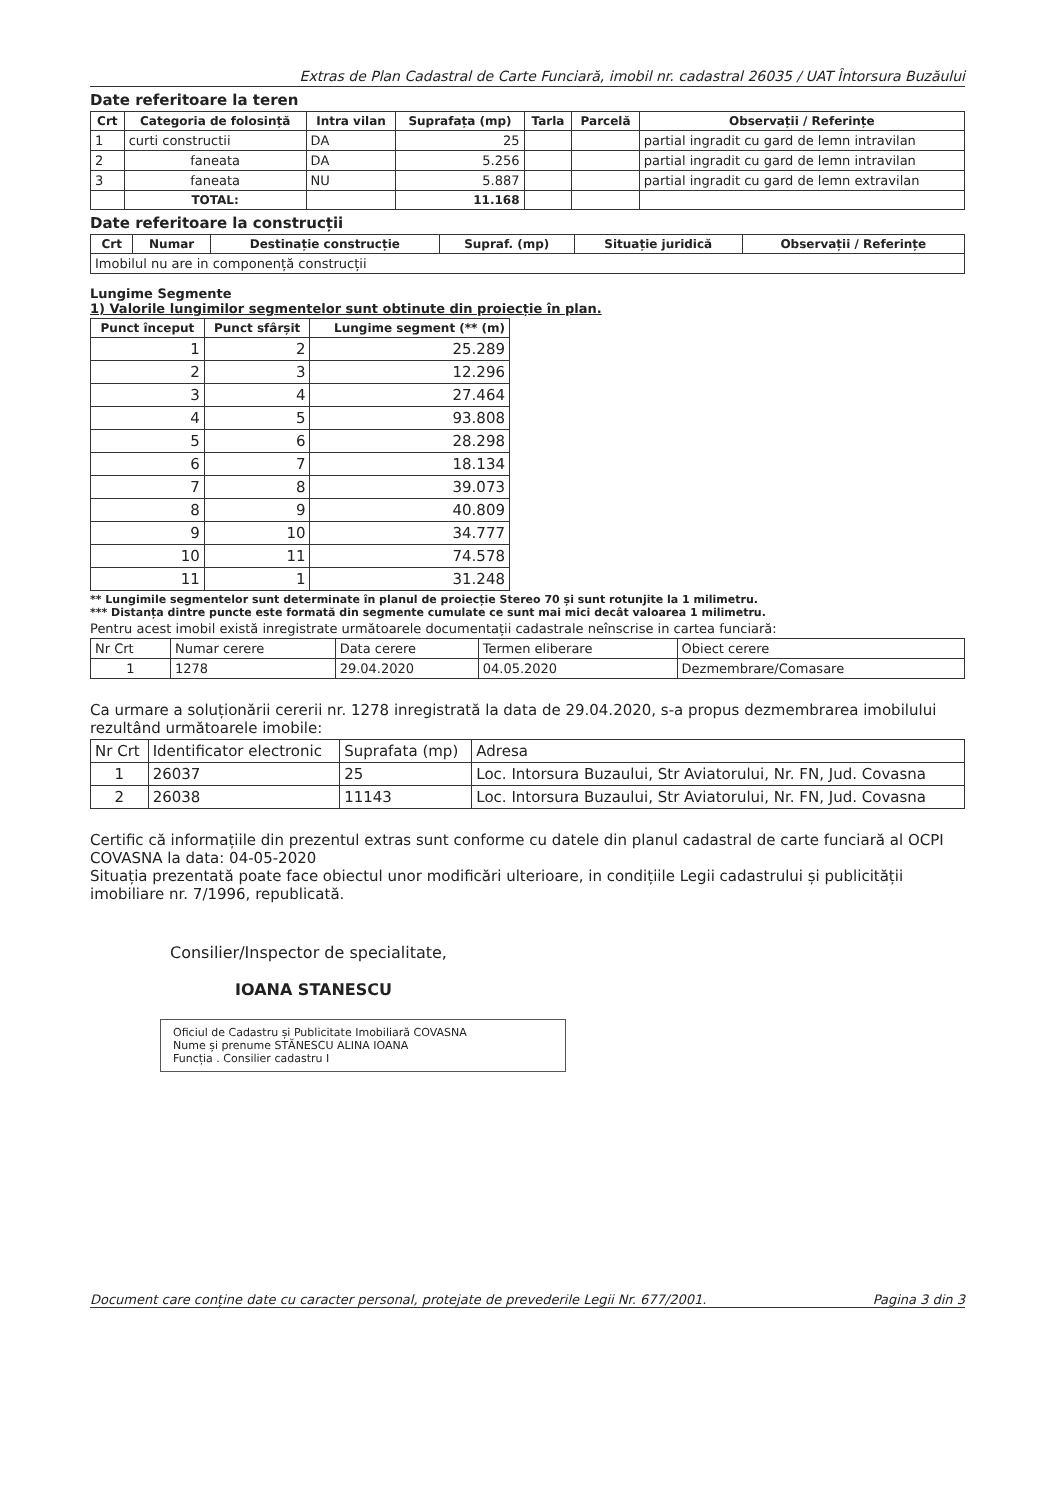Extras de Plan Cadastral de Carte Funciară, imobil nr. cadastral 26035 / UAT Întorsura Buzăului
Date referitoare la teren
| Crt | Categoria de folosință | Intra vilan | Suprafața (mp) | Tarla | Parcelă | Observații / Referințe |
| --- | --- | --- | --- | --- | --- | --- |
| 1 | curti constructii | DA | 25 | | | partial ingradit cu gard de lemn intravilan |
| 2 | faneata | DA | 5.256 | | | partial ingradit cu gard de lemn intravilan |
| 3 | faneata | NU | 5.887 | | | partial ingradit cu gard de lemn extravilan |
| | TOTAL: | | 11.168 | | | |
Date referitoare la construcții
| Crt | Numar | Destinație construcție | Supraf. (mp) | Situație juridică | Observații / Referințe |
| --- | --- | --- | --- | --- | --- |
| Imobilul nu are in componență construcții | | | | | |
Lungime Segmente
1) Valorile lungimilor segmentelor sunt obtinute din proiecție în plan.
| Punct început | Punct sfârșit | Lungime segment (** (m) |
| --- | --- | --- |
| 1 | 2 | 25.289 |
| 2 | 3 | 12.296 |
| 3 | 4 | 27.464 |
| 4 | 5 | 93.808 |
| 5 | 6 | 28.298 |
| 6 | 7 | 18.134 |
| 7 | 8 | 39.073 |
| 8 | 9 | 40.809 |
| 9 | 10 | 34.777 |
| 10 | 11 | 74.578 |
| 11 | 1 | 31.248 |
** Lungimile segmentelor sunt determinate în planul de proiecție Stereo 70 și sunt rotunjite la 1 milimetru.
*** Distanța dintre puncte este formată din segmente cumulate ce sunt mai mici decât valoarea 1 milimetru.
Pentru acest imobil există inregistrate următoarele documentații cadastrale neînscrise in cartea funciară:
| Nr Crt | Numar cerere | Data cerere | Termen eliberare | Obiect cerere |
| 1 | 1278 | 29.04.2020 | 04.05.2020 | Dezmembrare/Comasare |
Ca urmare a soluționării cererii nr. 1278 inregistrată la data de 29.04.2020, s-a propus dezmembrarea imobilului rezultând următoarele imobile:
| Nr Crt | Identificator electronic | Suprafata (mp) | Adresa |
| 1 | 26037 | 25 | Loc. Intorsura Buzaului, Str Aviatorului, Nr. FN, Jud. Covasna |
| 2 | 26038 | 11143 | Loc. Intorsura Buzaului, Str Aviatorului, Nr. FN, Jud. Covasna |
Certific că informațiile din prezentul extras sunt conforme cu datele din planul cadastral de carte funciară al OCPI COVASNA la data: 04-05-2020
Situația prezentată poate face obiectul unor modificări ulterioare, in condițiile Legii cadastrului și publicității imobiliare nr. 7/1996, republicată.
Consilier/Inspector de specialitate,
IOANA STANESCU
Oficiul de Cadastru și Publicitate Imobiliară COVASNA
Nume și prenume STĂNESCU ALINA IOANA
Funcția . Consilier cadastru I
Document care conține date cu caracter personal, protejate de prevederile Legii Nr. 677/2001. Pagina 3 din 3